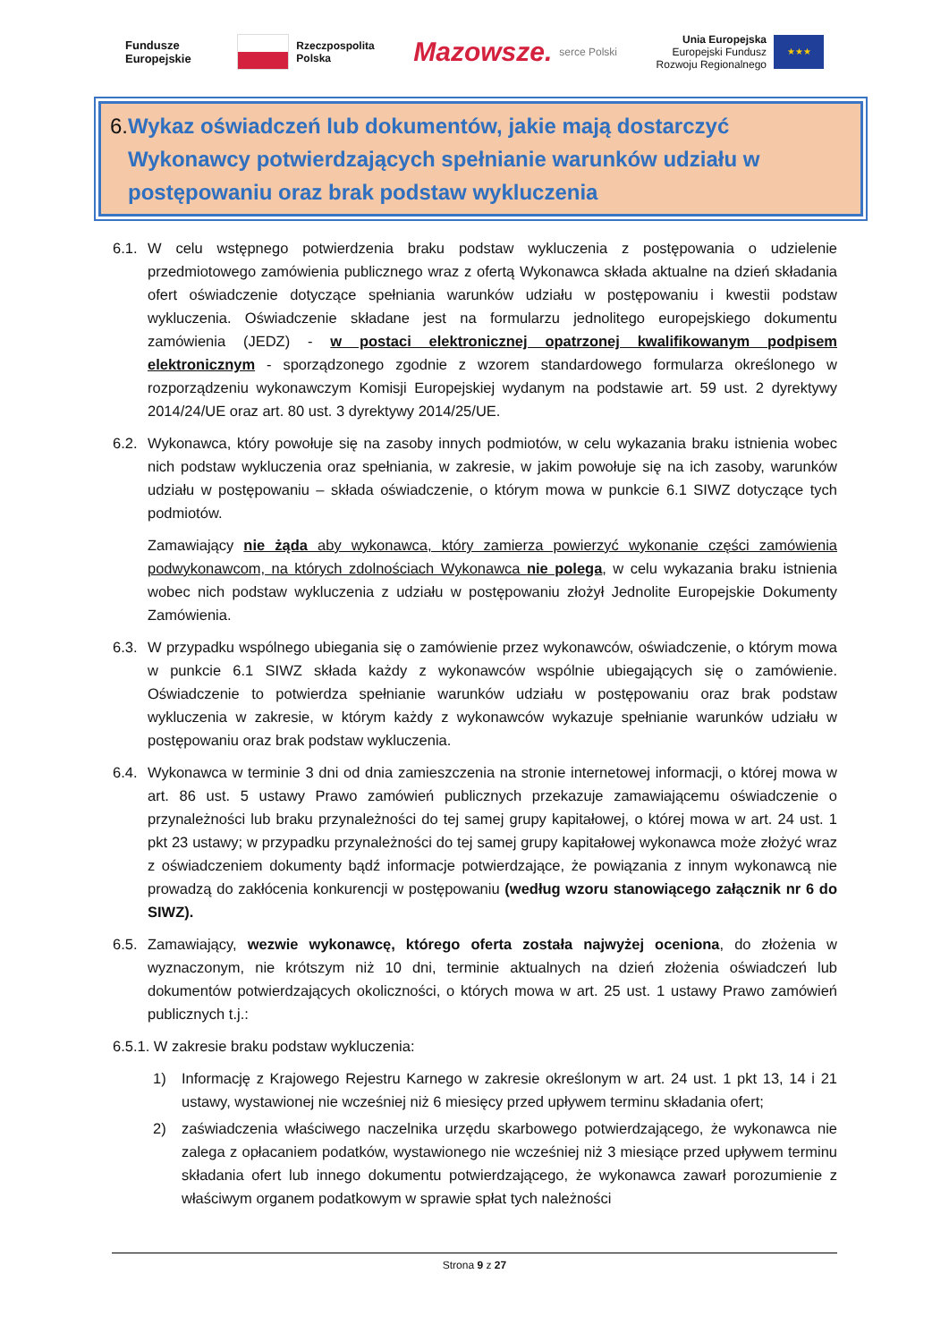Fundusze
Europejskie
Rzeczpospolita
Polska
Mazowsze. serce Polski
Unia Europejska
Europejski Fundusz
Rozwoju Regionalnego ★★★
6. Wykaz oświadczeń lub dokumentów, jakie mają dostarczyć Wykonawcy potwierdzających spełnianie warunków udziału w postępowaniu oraz brak podstaw wykluczenia
6.1. W celu wstępnego potwierdzenia braku podstaw wykluczenia z postępowania o udzielenie przedmiotowego zamówienia publicznego wraz z ofertą Wykonawca składa aktualne na dzień składania ofert oświadczenie dotyczące spełniania warunków udziału w postępowaniu i kwestii podstaw wykluczenia. Oświadczenie składane jest na formularzu jednolitego europejskiego dokumentu zamówienia (JEDZ) - w postaci elektronicznej opatrzonej kwalifikowanym podpisem elektronicznym - sporządzonego zgodnie z wzorem standardowego formularza określonego w rozporządzeniu wykonawczym Komisji Europejskiej wydanym na podstawie art. 59 ust. 2 dyrektywy 2014/24/UE oraz art. 80 ust. 3 dyrektywy 2014/25/UE.
6.2. Wykonawca, który powołuje się na zasoby innych podmiotów, w celu wykazania braku istnienia wobec nich podstaw wykluczenia oraz spełniania, w zakresie, w jakim powołuje się na ich zasoby, warunków udziału w postępowaniu – składa oświadczenie, o którym mowa w punkcie 6.1 SIWZ dotyczące tych podmiotów.
Zamawiający nie żąda aby wykonawca, który zamierza powierzyć wykonanie części zamówienia podwykonawcom, na których zdolnościach Wykonawca nie polega, w celu wykazania braku istnienia wobec nich podstaw wykluczenia z udziału w postępowaniu złożył Jednolite Europejskie Dokumenty Zamówienia.
6.3. W przypadku wspólnego ubiegania się o zamówienie przez wykonawców, oświadczenie, o którym mowa w punkcie 6.1 SIWZ składa każdy z wykonawców wspólnie ubiegających się o zamówienie. Oświadczenie to potwierdza spełnianie warunków udziału w postępowaniu oraz brak podstaw wykluczenia w zakresie, w którym każdy z wykonawców wykazuje spełnianie warunków udziału w postępowaniu oraz brak podstaw wykluczenia.
6.4. Wykonawca w terminie 3 dni od dnia zamieszczenia na stronie internetowej informacji, o której mowa w art. 86 ust. 5 ustawy Prawo zamówień publicznych przekazuje zamawiającemu oświadczenie o przynależności lub braku przynależności do tej samej grupy kapitałowej, o której mowa w art. 24 ust. 1 pkt 23 ustawy; w przypadku przynależności do tej samej grupy kapitałowej wykonawca może złożyć wraz z oświadczeniem dokumenty bądź informacje potwierdzające, że powiązania z innym wykonawcą nie prowadzą do zakłócenia konkurencji w postępowaniu (według wzoru stanowiącego załącznik nr 6 do SIWZ).
6.5. Zamawiający, wezwie wykonawcę, którego oferta została najwyżej oceniona, do złożenia w wyznaczonym, nie krótszym niż 10 dni, terminie aktualnych na dzień złożenia oświadczeń lub dokumentów potwierdzających okoliczności, o których mowa w art. 25 ust. 1 ustawy Prawo zamówień publicznych t.j.:
6.5.1. W zakresie braku podstaw wykluczenia:
1) Informację z Krajowego Rejestru Karnego w zakresie określonym w art. 24 ust. 1 pkt 13, 14 i 21 ustawy, wystawionej nie wcześniej niż 6 miesięcy przed upływem terminu składania ofert;
2) zaświadczenia właściwego naczelnika urzędu skarbowego potwierdzającego, że wykonawca nie zalega z opłacaniem podatków, wystawionego nie wcześniej niż 3 miesiące przed upływem terminu składania ofert lub innego dokumentu potwierdzającego, że wykonawca zawarł porozumienie z właściwym organem podatkowym w sprawie spłat tych należności
Strona 9 z 27